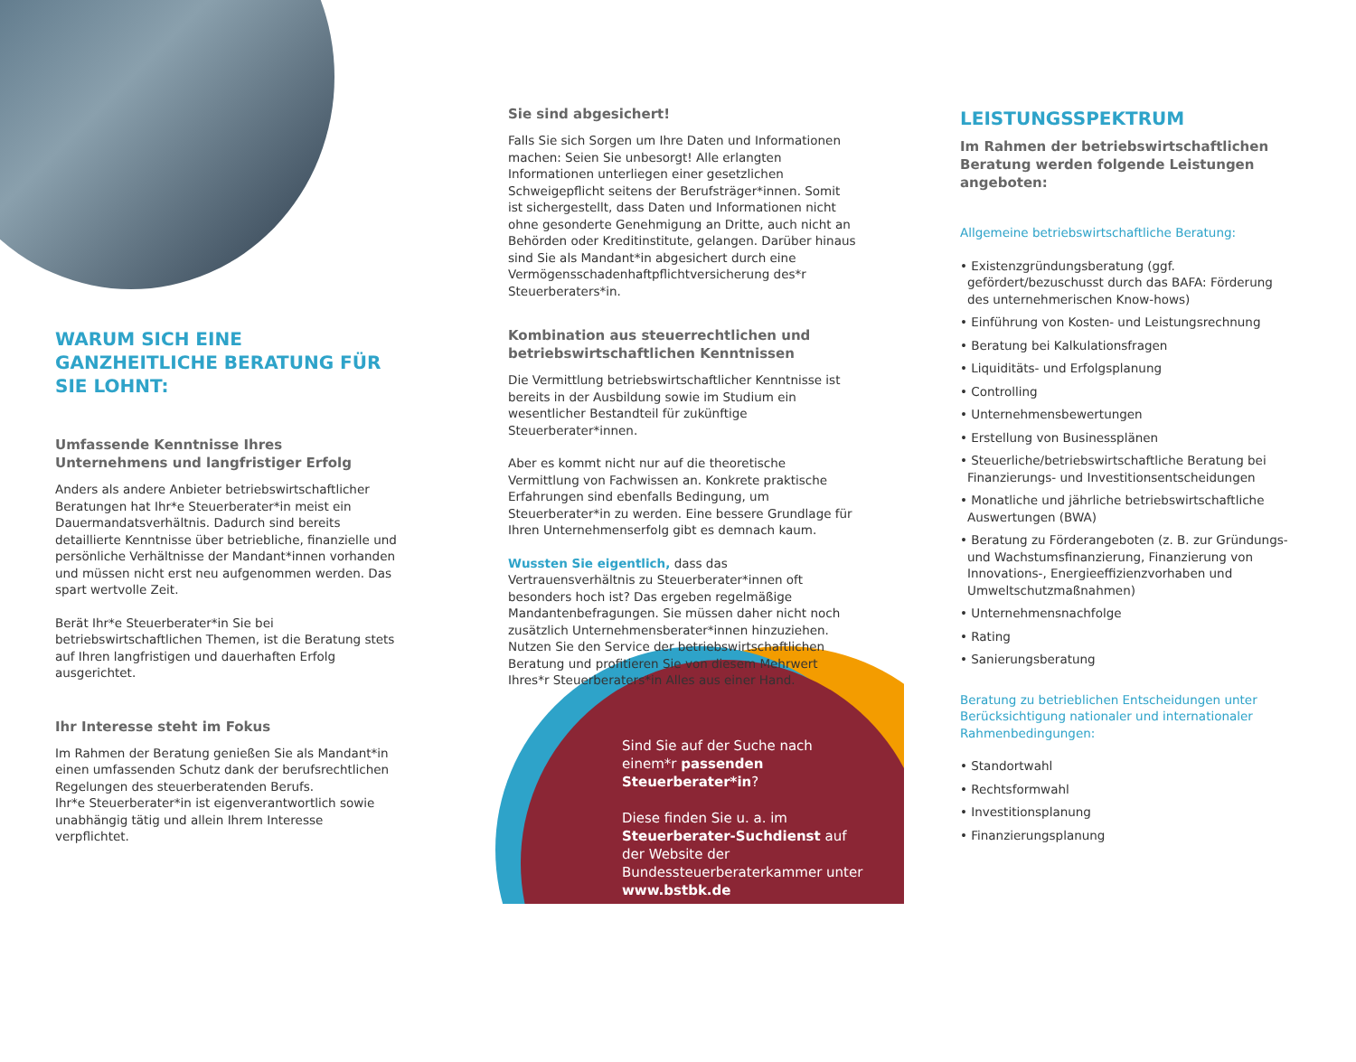WARUM SICH EINE GANZHEITLICHE BERATUNG FÜR SIE LOHNT:
Umfassende Kenntnisse Ihres Unternehmens und langfristiger Erfolg
Anders als andere Anbieter betriebswirtschaftlicher Beratungen hat Ihr*e Steuerberater*in meist ein Dauermandatsverhältnis. Dadurch sind bereits detaillierte Kenntnisse über betriebliche, finanzielle und persönliche Verhältnisse der Mandant*innen vorhanden und müssen nicht erst neu aufgenommen werden. Das spart wertvolle Zeit.
Berät Ihr*e Steuerberater*in Sie bei betriebswirtschaftlichen Themen, ist die Beratung stets auf Ihren langfristigen und dauerhaften Erfolg ausgerichtet.
Ihr Interesse steht im Fokus
Im Rahmen der Beratung genießen Sie als Mandant*in einen umfassenden Schutz dank der berufsrechtlichen Regelungen des steuerberatenden Berufs.
Ihr*e Steuerberater*in ist eigenverantwortlich sowie unabhängig tätig und allein Ihrem Interesse verpflichtet.
Sie sind abgesichert!
Falls Sie sich Sorgen um Ihre Daten und Informationen machen: Seien Sie unbesorgt! Alle erlangten Informationen unterliegen einer gesetzlichen Schweigepflicht seitens der Berufsträger*innen. Somit ist sichergestellt, dass Daten und Informationen nicht ohne gesonderte Genehmigung an Dritte, auch nicht an Behörden oder Kreditinstitute, gelangen. Darüber hinaus sind Sie als Mandant*in abgesichert durch eine Vermögensschadenhaftpflichtversicherung des*r Steuerberaters*in.
Kombination aus steuerrechtlichen und betriebswirtschaftlichen Kenntnissen
Die Vermittlung betriebswirtschaftlicher Kenntnisse ist bereits in der Ausbildung sowie im Studium ein wesentlicher Bestandteil für zukünftige Steuerberater*innen.
Aber es kommt nicht nur auf die theoretische Vermittlung von Fachwissen an. Konkrete praktische Erfahrungen sind ebenfalls Bedingung, um Steuerberater*in zu werden. Eine bessere Grundlage für Ihren Unternehmenserfolg gibt es demnach kaum.
Wussten Sie eigentlich, dass das Vertrauensverhältnis zu Steuerberater*innen oft besonders hoch ist? Das ergeben regelmäßige Mandantenbefragungen. Sie müssen daher nicht noch zusätzlich Unternehmensberater*innen hinzuziehen. Nutzen Sie den Service der betriebswirtschaftlichen Beratung und profitieren Sie von diesem Mehrwert Ihres*r Steuerberaters*in Alles aus einer Hand.
Sind Sie auf der Suche nach einem*r passenden Steuerberater*in?
Diese finden Sie u. a. im Steuerberater-Suchdienst auf der Website der Bundessteuerberaterkammer unter www.bstbk.de
LEISTUNGSSPEKTRUM
Im Rahmen der betriebswirtschaftlichen Beratung werden folgende Leistungen angeboten:
Allgemeine betriebswirtschaftliche Beratung:
• Existenzgründungsberatung (ggf. gefördert/bezuschusst durch das BAFA: Förderung des unternehmerischen Know-hows)
• Einführung von Kosten- und Leistungsrechnung
• Beratung bei Kalkulationsfragen
• Liquiditäts- und Erfolgsplanung
• Controlling
• Unternehmensbewertungen
• Erstellung von Businessplänen
• Steuerliche/betriebswirtschaftliche Beratung bei Finanzierungs- und Investitionsentscheidungen
• Monatliche und jährliche betriebswirtschaftliche Auswertungen (BWA)
• Beratung zu Förderangeboten (z. B. zur Gründungs- und Wachstumsfinanzierung, Finanzierung von Innovations-, Energieeffizienzvorhaben und Umweltschutzmaßnahmen)
• Unternehmensnachfolge
• Rating
• Sanierungsberatung
Beratung zu betrieblichen Entscheidungen unter Berücksichtigung nationaler und internationaler Rahmenbedingungen:
• Standortwahl
• Rechtsformwahl
• Investitionsplanung
• Finanzierungsplanung